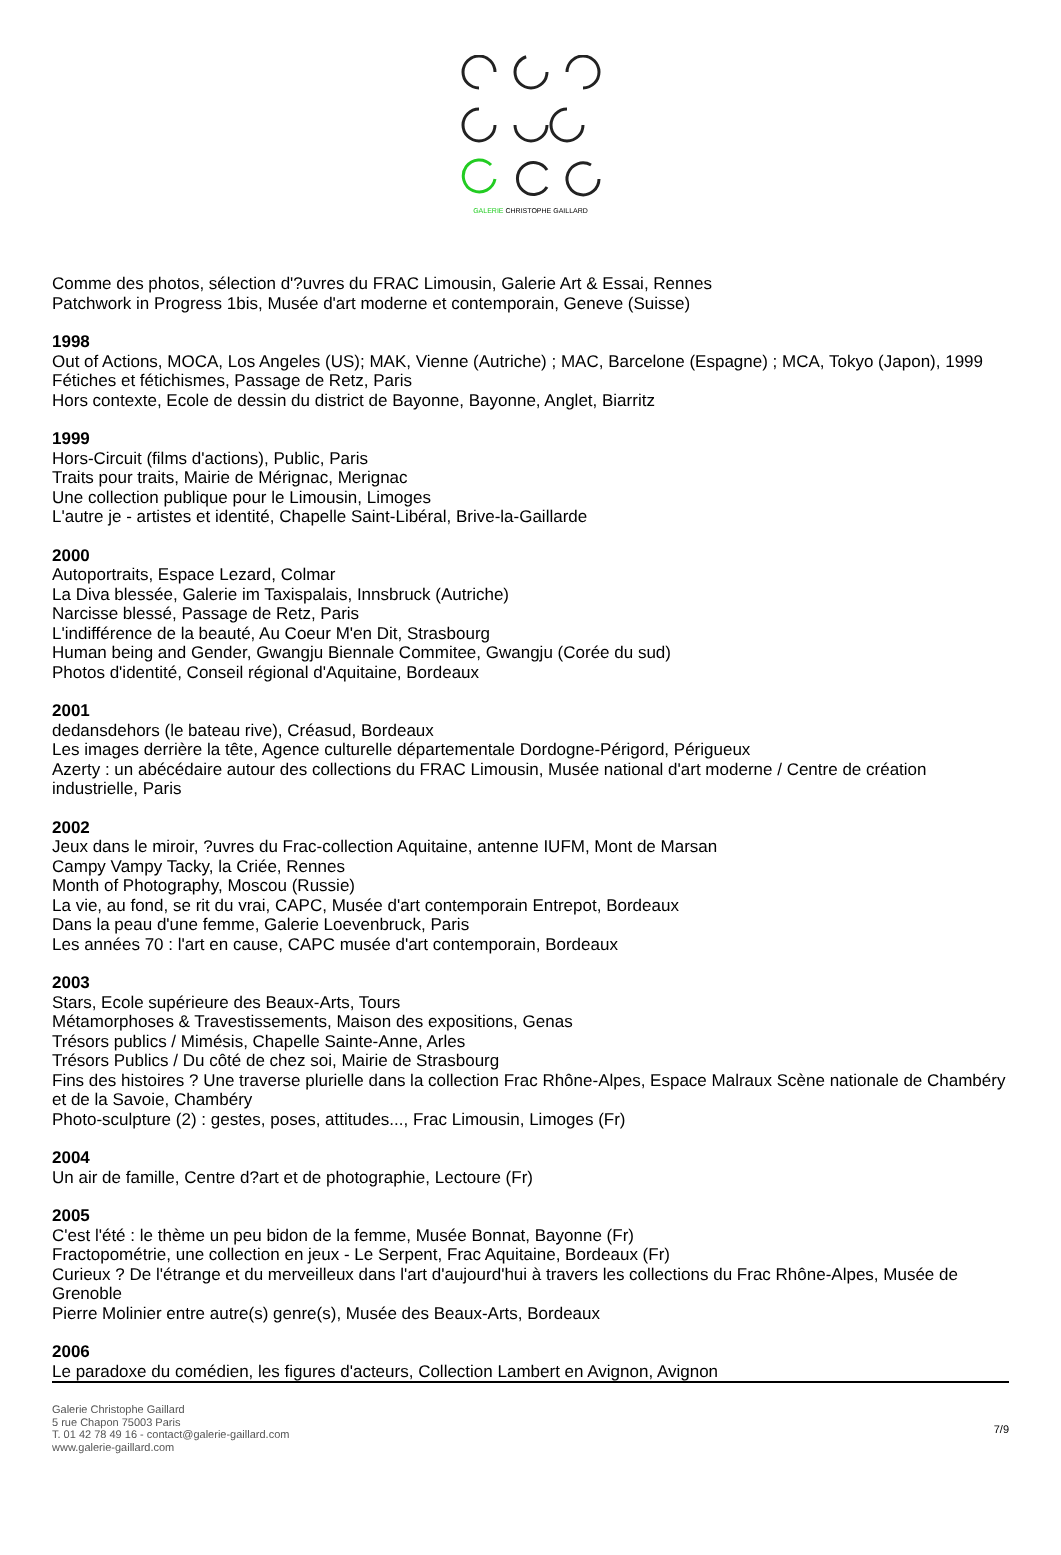GALERIE CHRISTOPHE GAILLARD
Comme des photos, sélection d'?uvres du FRAC Limousin, Galerie Art & Essai, Rennes
Patchwork in Progress 1bis, Musée d'art moderne et contemporain, Geneve (Suisse)
1998
Out of Actions, MOCA, Los Angeles (US); MAK, Vienne (Autriche) ; MAC, Barcelone (Espagne) ; MCA, Tokyo (Japon), 1999
Fétiches et fétichismes, Passage de Retz, Paris
Hors contexte, Ecole de dessin du district de Bayonne, Bayonne, Anglet, Biarritz
1999
Hors-Circuit (films d'actions), Public, Paris
Traits pour traits, Mairie de Mérignac, Merignac
Une collection publique pour le Limousin, Limoges
L'autre je - artistes et identité, Chapelle Saint-Libéral, Brive-la-Gaillarde
2000
Autoportraits, Espace Lezard, Colmar
La Diva blessée, Galerie im Taxispalais, Innsbruck (Autriche)
Narcisse blessé, Passage de Retz, Paris
L'indifférence de la beauté, Au Coeur M'en Dit, Strasbourg
Human being and Gender, Gwangju Biennale Commitee, Gwangju (Corée du sud)
Photos d'identité, Conseil régional d'Aquitaine, Bordeaux
2001
dedansdehors (le bateau rive), Créasud, Bordeaux
Les images derrière la tête, Agence culturelle départementale Dordogne-Périgord, Périgueux
Azerty : un abécédaire autour des collections du FRAC Limousin, Musée national d'art moderne / Centre de création industrielle, Paris
2002
Jeux dans le miroir, ?uvres du Frac-collection Aquitaine, antenne IUFM, Mont de Marsan
Campy Vampy Tacky, la Criée, Rennes
Month of Photography, Moscou (Russie)
La vie, au fond, se rit du vrai, CAPC, Musée d'art contemporain Entrepot, Bordeaux
Dans la peau d'une femme, Galerie Loevenbruck, Paris
Les années 70 : l'art en cause, CAPC musée d'art contemporain, Bordeaux
2003
Stars, Ecole supérieure des Beaux-Arts, Tours
Métamorphoses & Travestissements, Maison des expositions, Genas
Trésors publics / Mimésis, Chapelle Sainte-Anne, Arles
Trésors Publics / Du côté de chez soi, Mairie de Strasbourg
Fins des histoires ? Une traverse plurielle dans la collection Frac Rhône-Alpes, Espace Malraux Scène nationale de Chambéry et de la Savoie, Chambéry
Photo-sculpture (2) : gestes, poses, attitudes..., Frac Limousin, Limoges (Fr)
2004
Un air de famille, Centre d?art et de photographie, Lectoure (Fr)
2005
C'est l'été : le thème un peu bidon de la femme, Musée Bonnat, Bayonne (Fr)
Fractopométrie, une collection en jeux - Le Serpent, Frac Aquitaine, Bordeaux (Fr)
Curieux ? De l'étrange et du merveilleux dans l'art d'aujourd'hui à travers les collections du Frac Rhône-Alpes, Musée de Grenoble
Pierre Molinier entre autre(s) genre(s), Musée des Beaux-Arts, Bordeaux
2006
Le paradoxe du comédien, les figures d'acteurs, Collection Lambert en Avignon, Avignon
Galerie Christophe Gaillard
5 rue Chapon 75003 Paris
T. 01 42 78 49 16 - contact@galerie-gaillard.com
www.galerie-gaillard.com
7/9